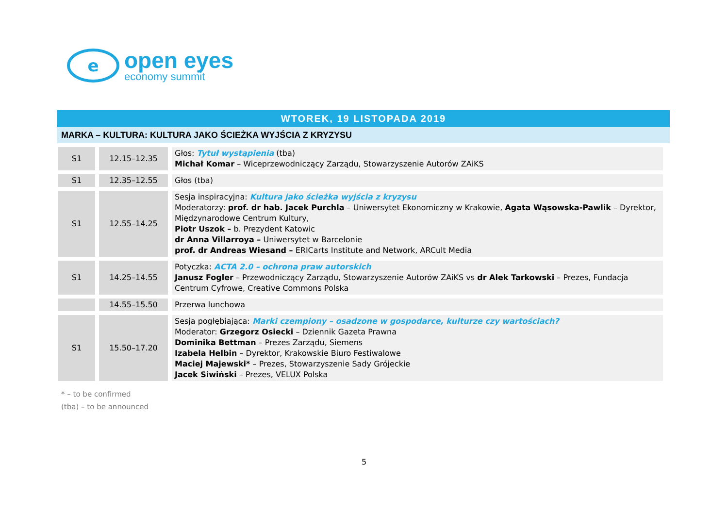e
open eyes
economy summit
WTOREK, 19 LISTOPADA 2019
MARKA – KULTURA: KULTURA JAKO ŚCIEŻKA WYJŚCIA Z KRYZYSU
| S1 | 12.15–12.35 | Głos: Tytuł wystąpienia (tba) Michał Komar – Wiceprzewodniczący Zarządu, Stowarzyszenie Autorów ZAiKS |
| S1 | 12.35–12.55 | Głos (tba) |
| S1 | 12.55–14.25 | Sesja inspiracyjna: Kultura jako ścieżka wyjścia z kryzysu Moderatorzy: prof. dr hab. Jacek Purchla – Uniwersytet Ekonomiczny w Krakowie, Agata Wąsowska-Pawlik – Dyrektor, Międzynarodowe Centrum Kultury, Piotr Uszok – b. Prezydent Katowic dr Anna Villarroya – Uniwersytet w Barcelonie prof. dr Andreas Wiesand – ERICarts Institute and Network, ARCult Media |
| S1 | 14.25–14.55 | Potyczka: ACTA 2.0 – ochrona praw autorskich Janusz Fogler – Przewodniczący Zarządu, Stowarzyszenie Autorów ZAiKS vs dr Alek Tarkowski – Prezes, Fundacja Centrum Cyfrowe, Creative Commons Polska |
| | 14.55–15.50 | Przerwa lunchowa |
| S1 | 15.50–17.20 | Sesja pogłębiająca: Marki czempiony – osadzone w gospodarce, kulturze czy wartościach? Moderator: Grzegorz Osiecki – Dziennik Gazeta Prawna Dominika Bettman – Prezes Zarządu, Siemens Izabela Helbin – Dyrektor, Krakowskie Biuro Festiwalowe Maciej Majewski* – Prezes, Stowarzyszenie Sady Grójeckie Jacek Siwiński – Prezes, VELUX Polska |
* – to be confirmed
(tba) – to be announced
5